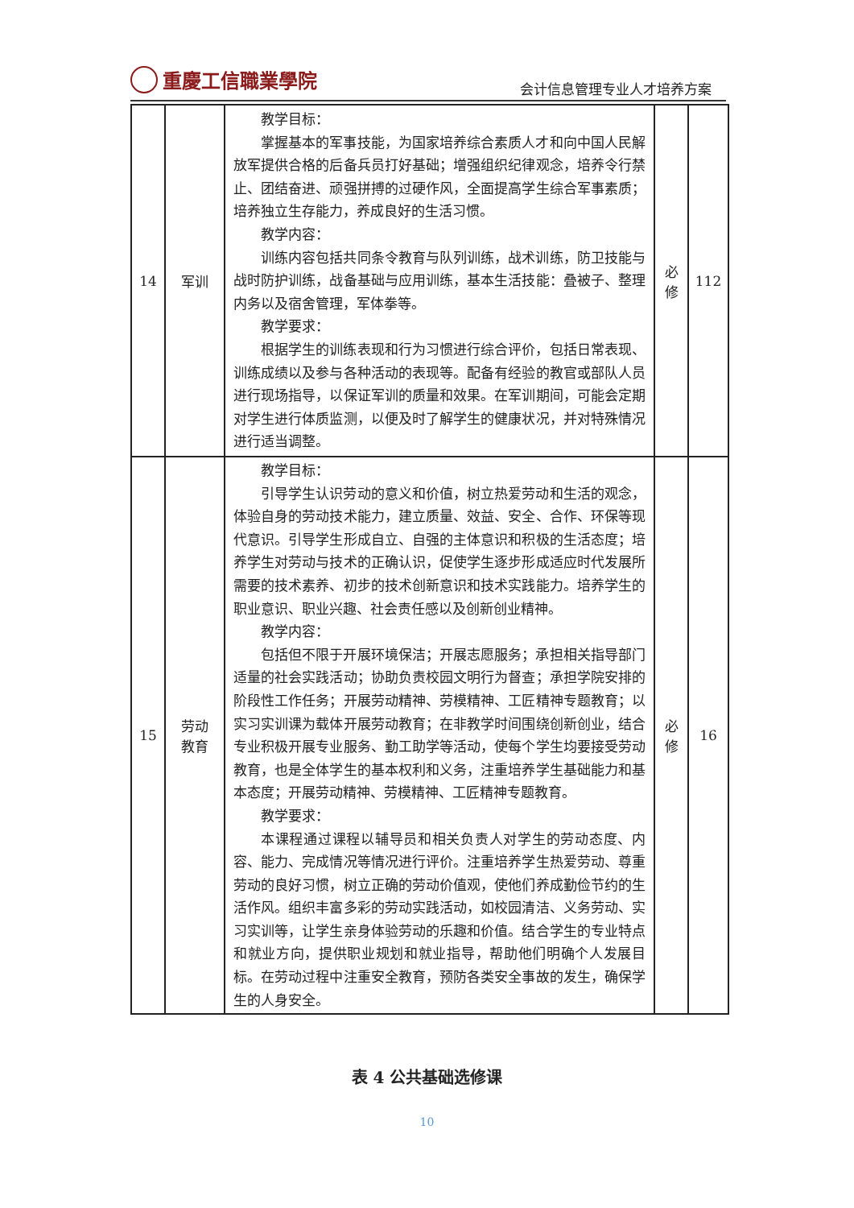重慶工信職業學院
会计信息管理专业人才培养方案
| 14 | 军训 | 教学目标： 掌握基本的军事技能，为国家培养综合素质人才和向中国人民解放军提供合格的后备兵员打好基础；增强组织纪律观念，培养令行禁止、团结奋进、顽强拼搏的过硬作风，全面提高学生综合军事素质；培养独立生存能力，养成良好的生活习惯。 教学内容： 训练内容包括共同条令教育与队列训练，战术训练，防卫技能与战时防护训练，战备基础与应用训练，基本生活技能：叠被子、整理内务以及宿舍管理，军体拳等。 教学要求： 根据学生的训练表现和行为习惯进行综合评价，包括日常表现、训练成绩以及参与各种活动的表现等。配备有经验的教官或部队人员进行现场指导，以保证军训的质量和效果。在军训期间，可能会定期对学生进行体质监测，以便及时了解学生的健康状况，并对特殊情况进行适当调整。 | 必 修 | 112 |
| 15 | 劳动 教育 | 教学目标： 引导学生认识劳动的意义和价值，树立热爱劳动和生活的观念，体验自身的劳动技术能力，建立质量、效益、安全、合作、环保等现代意识。引导学生形成自立、自强的主体意识和积极的生活态度；培养学生对劳动与技术的正确认识，促使学生逐步形成适应时代发展所需要的技术素养、初步的技术创新意识和技术实践能力。培养学生的职业意识、职业兴趣、社会责任感以及创新创业精神。 教学内容： 包括但不限于开展环境保洁；开展志愿服务；承担相关指导部门适量的社会实践活动；协助负责校园文明行为督查；承担学院安排的阶段性工作任务；开展劳动精神、劳模精神、工匠精神专题教育；以实习实训课为载体开展劳动教育；在非教学时间围绕创新创业，结合专业积极开展专业服务、勤工助学等活动，使每个学生均要接受劳动教育，也是全体学生的基本权利和义务，注重培养学生基础能力和基本态度；开展劳动精神、劳模精神、工匠精神专题教育。 教学要求： 本课程通过课程以辅导员和相关负责人对学生的劳动态度、内容、能力、完成情况等情况进行评价。注重培养学生热爱劳动、尊重劳动的良好习惯，树立正确的劳动价值观，使他们养成勤俭节约的生活作风。组织丰富多彩的劳动实践活动，如校园清洁、义务劳动、实习实训等，让学生亲身体验劳动的乐趣和价值。结合学生的专业特点和就业方向，提供职业规划和就业指导，帮助他们明确个人发展目标。在劳动过程中注重安全教育，预防各类安全事故的发生，确保学生的人身安全。 | 必 修 | 16 |
表 4 公共基础选修课
10